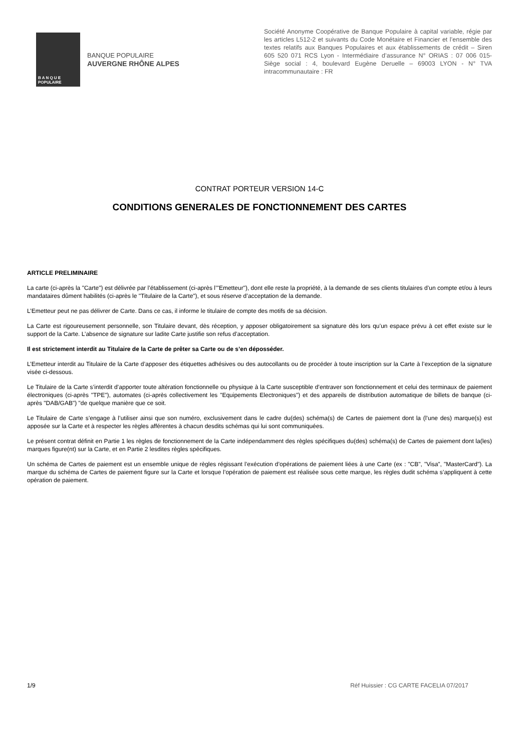B A N Q U E
POPULAIRE
BANQUE POPULAIRE
AUVERGNE RHÔNE ALPES
Société Anonyme Coopérative de Banque Populaire à capital variable, régie par les articles L512-2 et suivants du Code Monétaire et Financier et l’ensemble des textes relatifs aux Banques Populaires et aux établissements de crédit – Siren 605 520 071 RCS Lyon - Intermédiaire d’assurance N° ORIAS : 07 006 015- Siège social : 4, boulevard Eugène Deruelle – 69003 LYON - N° TVA intracommunautaire : FR
CONTRAT PORTEUR VERSION 14-C
CONDITIONS GENERALES DE FONCTIONNEMENT DES CARTES
ARTICLE PRELIMINAIRE
La carte (ci-après la "Carte") est délivrée par l’établissement (ci-après l’"Emetteur"), dont elle reste la propriété, à la demande de ses clients titulaires d’un compte et/ou à leurs mandataires dûment habilités (ci-après le "Titulaire de la Carte"), et sous réserve d’acceptation de la demande.
L’Emetteur peut ne pas délivrer de Carte. Dans ce cas, il informe le titulaire de compte des motifs de sa décision.
La Carte est rigoureusement personnelle, son Titulaire devant, dès réception, y apposer obligatoirement sa signature dès lors qu’un espace prévu à cet effet existe sur le support de la Carte. L’absence de signature sur ladite Carte justifie son refus d’acceptation.
Il est strictement interdit au Titulaire de la Carte de prêter sa Carte ou de s’en déposséder.
L’Emetteur interdit au Titulaire de la Carte d’apposer des étiquettes adhésives ou des autocollants ou de procéder à toute inscription sur la Carte à l’exception de la signature visée ci-dessous.
Le Titulaire de la Carte s’interdit d’apporter toute altération fonctionnelle ou physique à la Carte susceptible d’entraver son fonctionnement et celui des terminaux de paiement électroniques (ci-après "TPE"), automates (ci-après collectivement les "Equipements Electroniques") et des appareils de distribution automatique de billets de banque (ci-après "DAB/GAB") "de quelque manière que ce soit.
Le Titulaire de Carte s’engage à l’utiliser ainsi que son numéro, exclusivement dans le cadre du(des) schéma(s) de Cartes de paiement dont la (l’une des) marque(s) est apposée sur la Carte et à respecter les règles afférentes à chacun desdits schémas qui lui sont communiquées.
Le présent contrat définit en Partie 1 les règles de fonctionnement de la Carte indépendamment des règles spécifiques du(des) schéma(s) de Cartes de paiement dont la(les) marques figure(nt) sur la Carte, et en Partie 2 lesdites règles spécifiques.
Un schéma de Cartes de paiement est un ensemble unique de règles régissant l’exécution d’opérations de paiement liées à une Carte (ex : "CB", "Visa", "MasterCard"). La marque du schéma de Cartes de paiement figure sur la Carte et lorsque l’opération de paiement est réalisée sous cette marque, les règles dudit schéma s’appliquent à cette opération de paiement.
1/9 Réf Huissier : CG CARTE FACELIA 07/2017